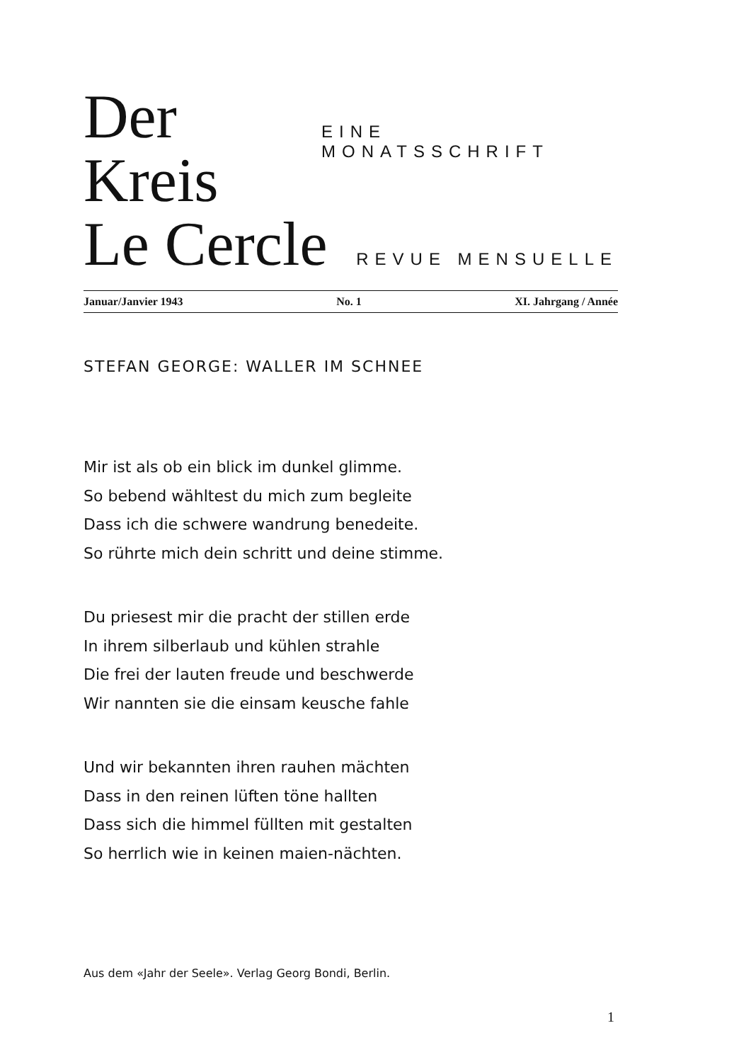Der Kreis EINE MONATSSCHRIFT
Le Cercle REVUE MENSUELLE
Januar/Janvier 1943 No. 1 XI. Jahrgang / Année
STEFAN GEORGE: WALLER IM SCHNEE
Mir ist als ob ein blick im dunkel glimme.
So bebend wähltest du mich zum begleite
Dass ich die schwere wandrung benedeite.
So rührte mich dein schritt und deine stimme.
Du priesest mir die pracht der stillen erde
In ihrem silberlaub und kühlen strahle
Die frei der lauten freude und beschwerde
Wir nannten sie die einsam keusche fahle
Und wir bekannten ihren rauhen mächten
Dass in den reinen lüften töne hallten
Dass sich die himmel füllten mit gestalten
So herrlich wie in keinen maien-nächten.
Aus dem «Jahr der Seele». Verlag Georg Bondi, Berlin.
1